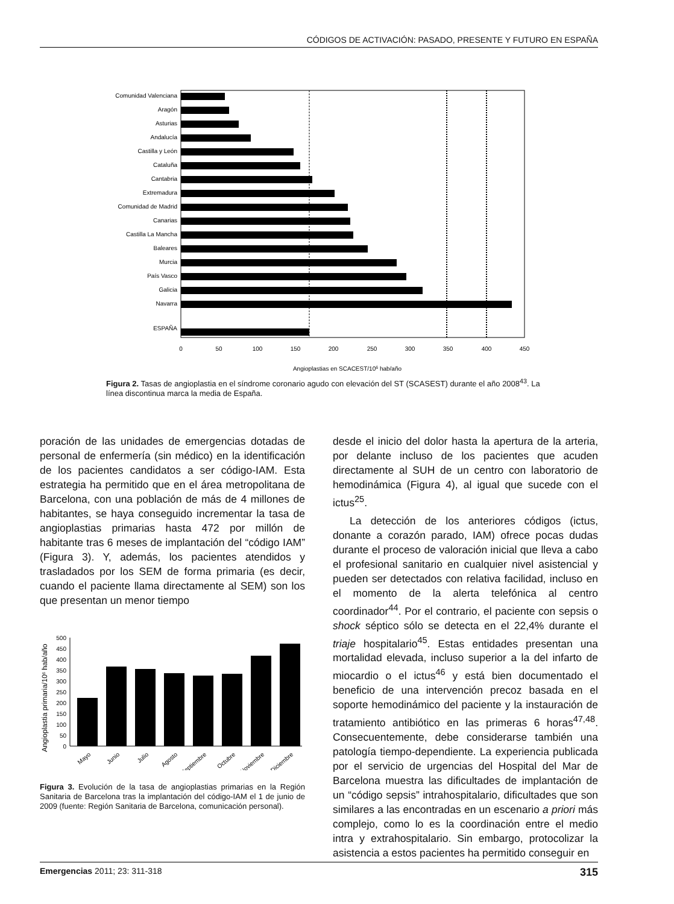CÓDIGOS DE ACTIVACIÓN: PASADO, PRESENTE Y FUTURO EN ESPAÑA
Comunidad Valenciana
Aragón
Asturias
Andalucía
Castilla y León
Cataluña
Cantabria
Extremadura
Comunidad de Madrid
Canarias
Castilla La Mancha
Baleares
Murcia
País Vasco
Galicia
Navarra
ESPAÑA
0
50
100
150
200
250
300
350
400
450
Angioplastias en SCACEST/106 hab/año
Figura 2. Tasas de angioplastia en el síndrome coronario agudo con elevación del ST (SCASEST) durante el año 2008<sup>43</sup>. La línea discontinua marca la media de España.
poración de las unidades de emergencias dotadas de personal de enfermería (sin médico) en la identificación de los pacientes candidatos a ser código-IAM. Esta estrategia ha permitido que en el área metropolitana de Barcelona, con una población de más de 4 millones de habitantes, se haya conseguido incrementar la tasa de angioplastias primarias hasta 472 por millón de habitante tras 6 meses de implantación del “código IAM” (Figura 3). Y, además, los pacientes atendidos y trasladados por los SEM de forma primaria (es decir, cuando el paciente llama directamente al SEM) son los que presentan un menor tiempo
Angioplastia primaria/106 hab/año
0
50
100
150
200
250
300
350
400
450
500
Mayo
Junio
Julio
Agosto
Septiembre
Octubre
Noviembre
Diciembre
Figura 3. Evolución de la tasa de angioplastias primarias en la Región Sanitaria de Barcelona tras la implantación del código-IAM el 1 de junio de 2009 (fuente: Región Sanitaria de Barcelona, comunicación personal).
desde el inicio del dolor hasta la apertura de la arteria, por delante incluso de los pacientes que acuden directamente al SUH de un centro con laboratorio de hemodinámica (Figura 4), al igual que sucede con el ictus<sup>25</sup>.
La detección de los anteriores códigos (ictus, donante a corazón parado, IAM) ofrece pocas dudas durante el proceso de valoración inicial que lleva a cabo el profesional sanitario en cualquier nivel asistencial y pueden ser detectados con relativa facilidad, incluso en el momento de la alerta telefónica al centro coordinador<sup>44</sup>. Por el contrario, el paciente con sepsis o shock séptico sólo se detecta en el 22,4% durante el triaje hospitalario<sup>45</sup>. Estas entidades presentan una mortalidad elevada, incluso superior a la del infarto de miocardio o el ictus<sup>46</sup> y está bien documentado el beneficio de una intervención precoz basada en el soporte hemodinámico del paciente y la instauración de tratamiento antibiótico en las primeras 6 horas<sup>47,48</sup>. Consecuentemente, debe considerarse también una patología tiempo-dependiente. La experiencia publicada por el servicio de urgencias del Hospital del Mar de Barcelona muestra las dificultades de implantación de un “código sepsis” intrahospitalario, dificultades que son similares a las encontradas en un escenario a priori más complejo, como lo es la coordinación entre el medio intra y extrahospitalario. Sin embargo, protocolizar la asistencia a estos pacientes ha permitido conseguir en
Emergencias 2011; 23: 311-318 315